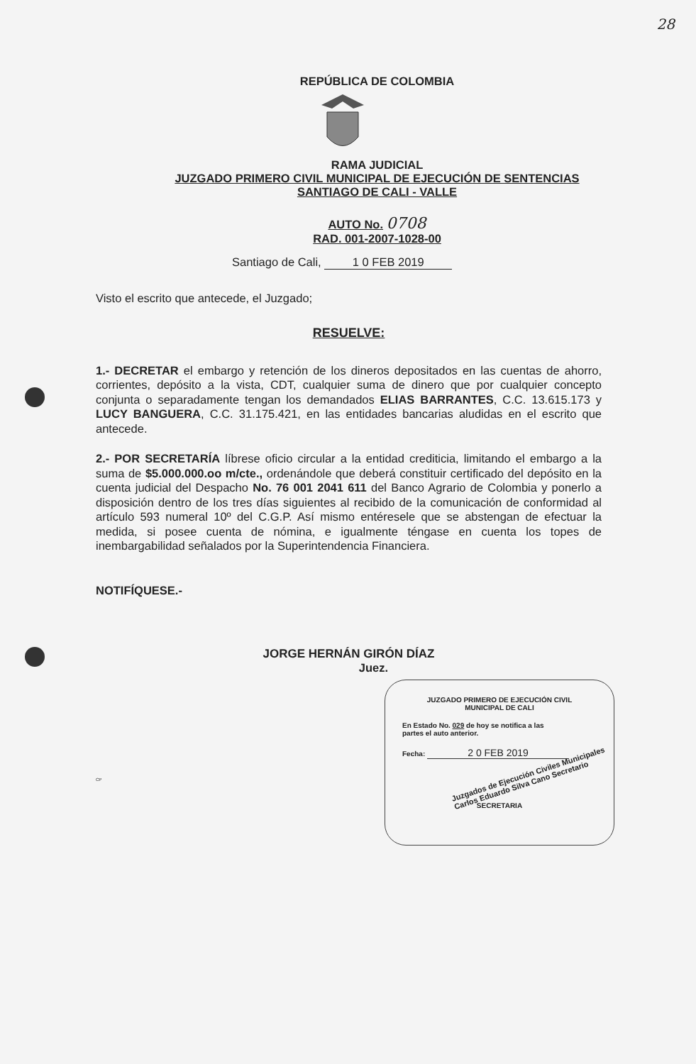28
REPÚBLICA DE COLOMBIA
RAMA JUDICIAL
JUZGADO PRIMERO CIVIL MUNICIPAL DE EJECUCIÓN DE SENTENCIAS
SANTIAGO DE CALI - VALLE
AUTO No. 0708
RAD. 001-2007-1028-00
Santiago de Cali, 1 0 FEB 2019
Visto el escrito que antecede, el Juzgado;
RESUELVE:
1.- DECRETAR el embargo y retención de los dineros depositados en las cuentas de ahorro, corrientes, depósito a la vista, CDT, cualquier suma de dinero que por cualquier concepto conjunta o separadamente tengan los demandados ELIAS BARRANTES, C.C. 13.615.173 y LUCY BANGUERA, C.C. 31.175.421, en las entidades bancarias aludidas en el escrito que antecede.
2.- POR SECRETARÍA líbrese oficio circular a la entidad crediticia, limitando el embargo a la suma de $5.000.000.oo m/cte., ordenándole que deberá constituir certificado del depósito en la cuenta judicial del Despacho No. 76 001 2041 611 del Banco Agrario de Colombia y ponerlo a disposición dentro de los tres días siguientes al recibido de la comunicación de conformidad al artículo 593 numeral 10º del C.G.P. Así mismo entéresele que se abstengan de efectuar la medida, si posee cuenta de nómina, e igualmente téngase en cuenta los topes de inembargabilidad señalados por la Superintendencia Financiera.
NOTIFÍQUESE.-
JORGE HERNÁN GIRÓN DÍAZ
Juez.
CP
JUZGADO PRIMERO DE EJECUCIÓN CIVIL
MUNICIPAL DE CALI
En Estado No. 029 de hoy se notifica a las
partes el auto anterior.
Fecha: 2 0 FEB 2019
Juzgados de Ejecución Civiles Municipales
Carlos Eduardo Silva Cano Secretario
SECRETARIA